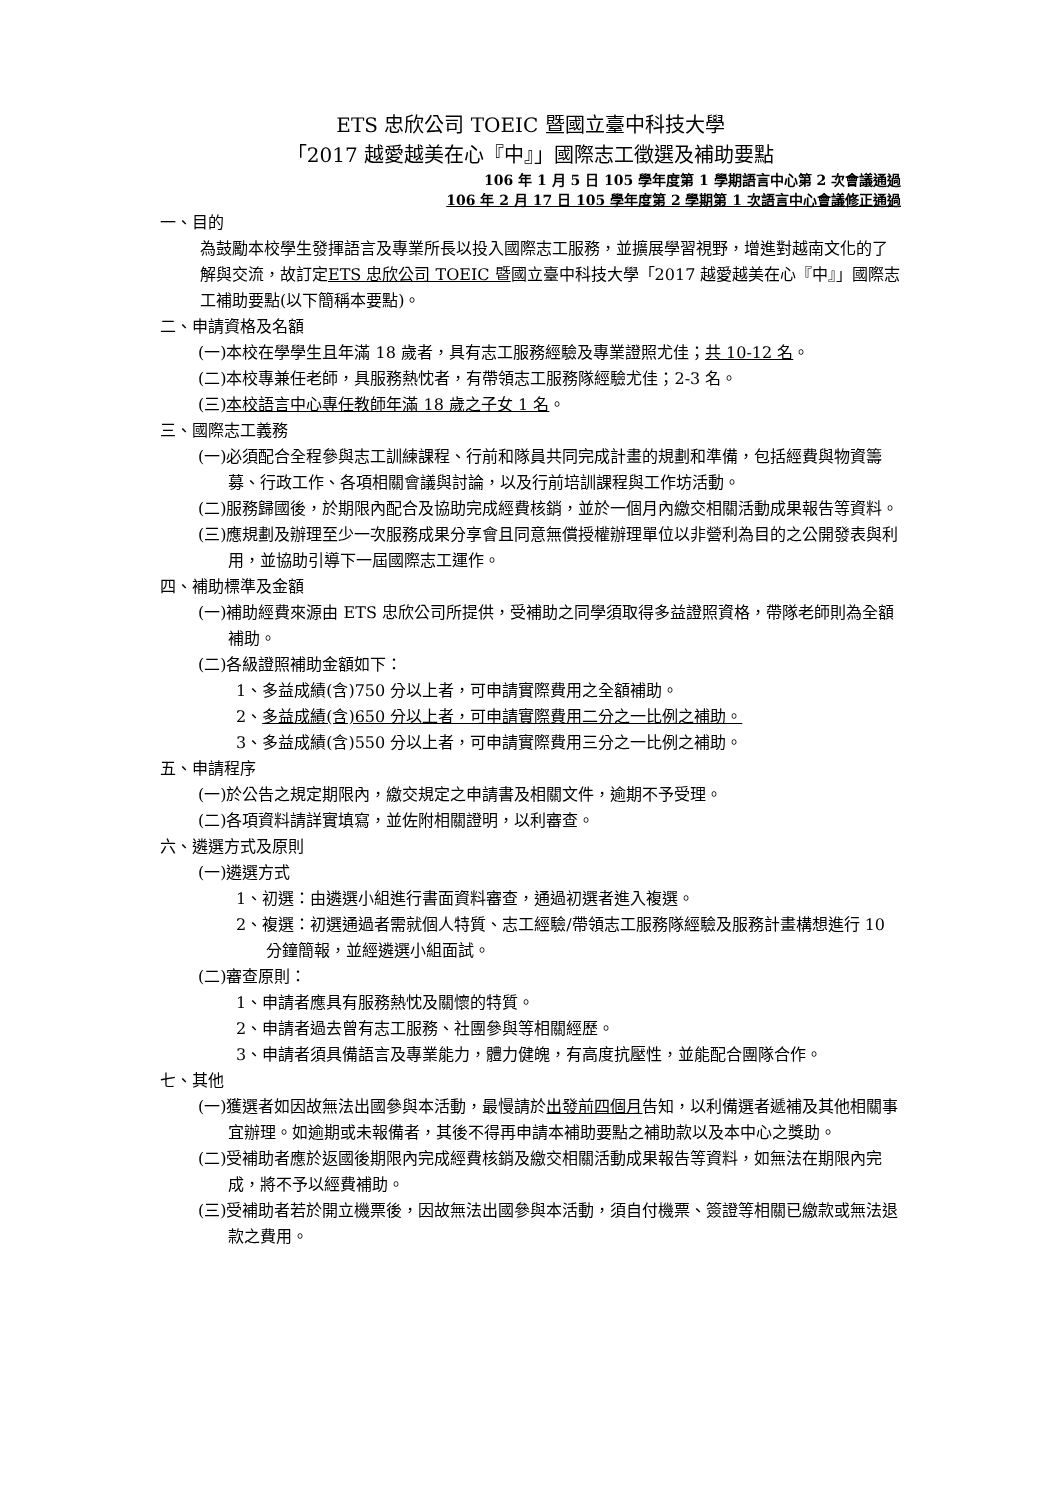ETS 忠欣公司 TOEIC 暨國立臺中科技大學
「2017 越愛越美在心『中』」國際志工徵選及補助要點
106 年 1 月 5 日 105 學年度第 1 學期語言中心第 2 次會議通過
106 年 2 月 17 日 105 學年度第 2 學期第 1 次語言中心會議修正通過
一、目的
為鼓勵本校學生發揮語言及專業所長以投入國際志工服務，並擴展學習視野，增進對越南文化的了解與交流，故訂定ETS 忠欣公司 TOEIC 暨國立臺中科技大學「2017 越愛越美在心『中』」國際志工補助要點(以下簡稱本要點)。
二、申請資格及名額
(一)本校在學學生且年滿 18 歲者，具有志工服務經驗及專業證照尤佳；共 10-12 名。
(二)本校專兼任老師，具服務熱忱者，有帶領志工服務隊經驗尤佳；2-3 名。
(三)本校語言中心專任教師年滿 18 歲之子女 1 名。
三、國際志工義務
(一)必須配合全程參與志工訓練課程、行前和隊員共同完成計畫的規劃和準備，包括經費與物資籌募、行政工作、各項相關會議與討論，以及行前培訓課程與工作坊活動。
(二)服務歸國後，於期限內配合及協助完成經費核銷，並於一個月內繳交相關活動成果報告等資料。
(三)應規劃及辦理至少一次服務成果分享會且同意無償授權辦理單位以非營利為目的之公開發表與利用，並協助引導下一屆國際志工運作。
四、補助標準及金額
(一)補助經費來源由 ETS 忠欣公司所提供，受補助之同學須取得多益證照資格，帶隊老師則為全額補助。
(二)各級證照補助金額如下：
1、多益成績(含)750 分以上者，可申請實際費用之全額補助。
2、多益成績(含)650 分以上者，可申請實際費用二分之一比例之補助。
3、多益成績(含)550 分以上者，可申請實際費用三分之一比例之補助。
五、申請程序
(一)於公告之規定期限內，繳交規定之申請書及相關文件，逾期不予受理。
(二)各項資料請詳實填寫，並佐附相關證明，以利審查。
六、遴選方式及原則
(一)遴選方式
1、初選：由遴選小組進行書面資料審查，通過初選者進入複選。
2、複選：初選通過者需就個人特質、志工經驗/帶領志工服務隊經驗及服務計畫構想進行 10 分鐘簡報，並經遴選小組面試。
(二)審查原則：
1、申請者應具有服務熱忱及關懷的特質。
2、申請者過去曾有志工服務、社團參與等相關經歷。
3、申請者須具備語言及專業能力，體力健魄，有高度抗壓性，並能配合團隊合作。
七、其他
(一)獲選者如因故無法出國參與本活動，最慢請於出發前四個月告知，以利備選者遞補及其他相關事宜辦理。如逾期或未報備者，其後不得再申請本補助要點之補助款以及本中心之獎助。
(二)受補助者應於返國後期限內完成經費核銷及繳交相關活動成果報告等資料，如無法在期限內完成，將不予以經費補助。
(三)受補助者若於開立機票後，因故無法出國參與本活動，須自付機票、簽證等相關已繳款或無法退款之費用。